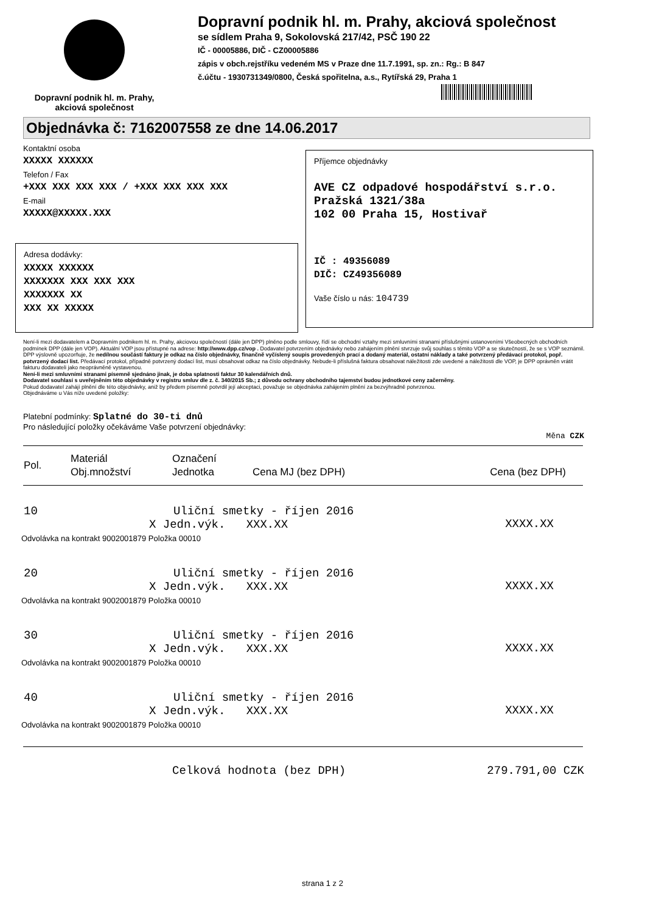Dopravní podnik hl. m. Prahy,
akciová společnost
Dopravní podnik hl. m. Prahy, akciová společnost
se sídlem Praha 9, Sokolovská 217/42, PSČ 190 22
IČ - 00005886, DIČ - CZ00005886
zápis v obch.rejstříku vedeném MS v Praze dne 11.7.1991, sp. zn.: Rg.: B 847
č.účtu - 1930731349/0800, Česká spořitelna, a.s., Rytířská 29, Praha 1
Objednávka č: 7162007558 ze dne 14.06.2017
Kontaktní osoba
XXXXX XXXXXX
Telefon / Fax
+XXX XXX XXX XXX / +XXX XXX XXX XXX
E-mail
XXXXX@XXXXX.XXX
Adresa dodávky:
XXXXX XXXXXX
XXXXXXX XXX XXX XXX
XXXXXXX XX
XXX XX XXXXX
Příjemce objednávky
AVE CZ odpadové hospodářství s.r.o.
Pražská 1321/38a
102 00 Praha 15, Hostivař
IČ : 49356089
DIČ: CZ49356089
Vaše číslo u nás: 104739
Není-li mezi dodavatelem a Dopravním podnikem hl. m. Prahy, akciovou společností (dále jen DPP) plněno podle smlouvy, řídí se obchodní vztahy mezi smluvními stranami příslušnými ustanoveními Všeobecných obchodních podmínek DPP (dále jen VOP). Aktuální VOP jsou přístupné na adrese: http://www.dpp.cz/vop . Dodavatel potvrzením objednávky nebo zahájením plnění stvrzuje svůj souhlas s těmito VOP a se skutečností, že se s VOP seznámil. DPP výslovně upozorňuje, že nedílnou součástí faktury je odkaz na číslo objednávky, finančně vyčíslený soupis provedených prací a dodaný materiál, ostatní náklady a také potvrzený předávací protokol, popř. potvrzený dodací list. Předávací protokol, případně potvrzený dodací list, musí obsahovat odkaz na číslo objednávky. Nebude-li příslušná faktura obsahovat náležitosti zde uvedené a náležitosti dle VOP, je DPP oprávněn vrátit fakturu dodavateli jako neoprávněně vystavenou.
Není-li mezi smluvními stranami písemně sjednáno jinak, je doba splatnosti faktur 30 kalendářních dnů.
Dodavatel souhlasí s uveřejněním této objednávky v registru smluv dle z. č. 340/2015 Sb.; z důvodu ochrany obchodního tajemství budou jednotkové ceny začerněny.
Pokud dodavatel zahájí plnění dle této objednávky, aniž by předem písemně potvrdil její akceptaci, považuje se objednávka zahájením plnění za bezvýhradně potvrzenou.
Objednáváme u Vás níže uvedené položky:
Platební podmínky: Splatné do 30-ti dnů
Pro následující položky očekáváme Vaše potvrzení objednávky:
Měna CZK
| Pol. | Materiál | Označení | | |
| --- | --- | --- | --- | --- |
| | Obj.množství | Jednotka | Cena MJ (bez DPH) | Cena (bez DPH) |
| 10 | Uliční smetky - říjen 2016 X Jedn.výk. XXX.XX Odvolávka na kontrakt 9002001879 Položka 00010 | XXXX.XX |
| 20 | Uliční smetky - říjen 2016 X Jedn.výk. XXX.XX Odvolávka na kontrakt 9002001879 Položka 00010 | XXXX.XX |
| 30 | Uliční smetky - říjen 2016 X Jedn.výk. XXX.XX Odvolávka na kontrakt 9002001879 Položka 00010 | XXXX.XX |
| 40 | Uliční smetky - říjen 2016 X Jedn.výk. XXX.XX Odvolávka na kontrakt 9002001879 Položka 00010 | XXXX.XX |
Celková hodnota (bez DPH) 279.791,00 CZK
strana 1 z 2